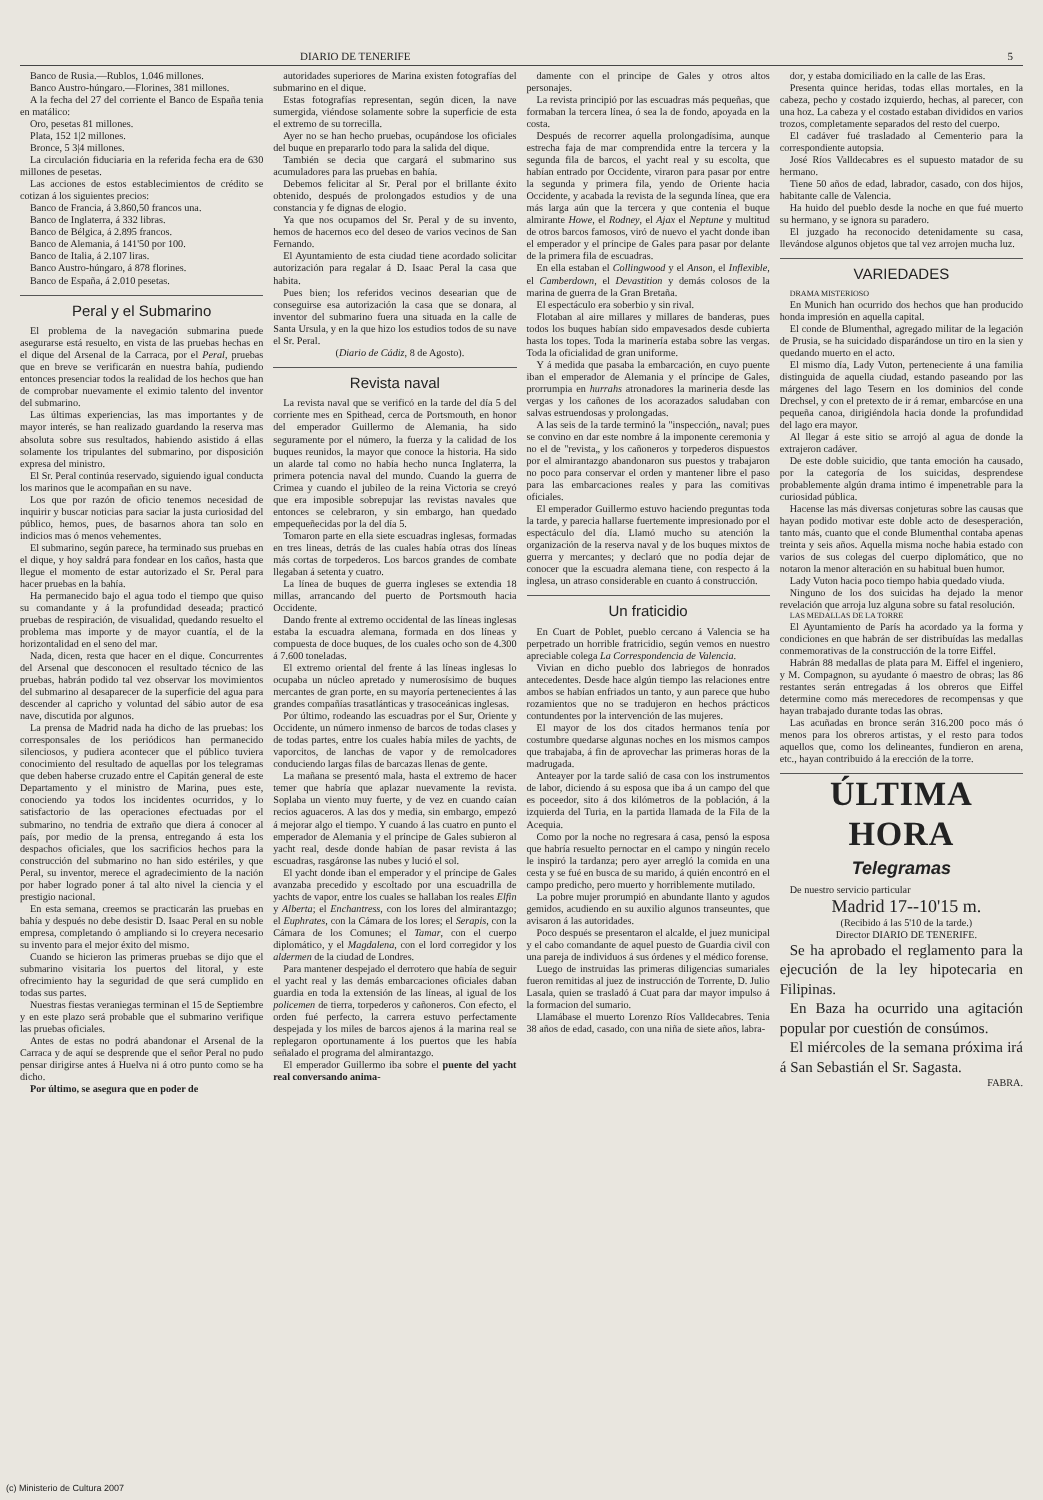DIARIO DE TENERIFE 5
Banco de Rusia.—Rublos, 1.046 millones.
Banco Austro-húngaro.—Florines, 381 millones.
A la fecha del 27 del corriente el Banco de España tenia en matálico:
Oro, pesetas 81 millones.
Plata, 152 1|2 millones.
Bronce, 5 3|4 millones.
La circulación fiduciaria en la referida fecha era de 630 millones de pesetas.
Las acciones de estos establecimientos de crédito se cotizan á los siguientes precios:
Banco de Francia, á 3.860,50 francos una.
Banco de Inglaterra, á 332 libras.
Banco de Bélgica, á 2.895 francos.
Banco de Alemania, á 141'50 por 100.
Banco de Italia, á 2.107 liras.
Banco Austro-húngaro, á 878 florines.
Banco de España, á 2.010 pesetas.
Peral y el Submarino
El problema de la navegación submarina puede asegurarse está resuelto, en vista de las pruebas hechas en el dique del Arsenal de la Carraca, por el Peral, pruebas que en breve se verificarán en nuestra bahía, pudiendo entonces presenciar todos la realidad de los hechos que han de comprobar nuevamente el eximio talento del inventor del submarino.
Las últimas experiencias, las mas importantes y de mayor interés, se han realizado guardando la reserva mas absoluta sobre sus resultados, habiendo asistido á ellas solamente los tripulantes del submarino, por disposición expresa del ministro.
El Sr. Peral continúa reservado, siguiendo igual conducta los marinos que le acompañan en su nave.
Los que por razón de oficio tenemos necesidad de inquirir y buscar noticias para saciar la justa curiosidad del público, hemos, pues, de basarnos ahora tan solo en indicios mas ó menos vehementes.
El submarino, según parece, ha terminado sus pruebas en el dique, y hoy saldrá para fondear en los caños, hasta que llegue el momento de estar autorizado el Sr. Peral para hacer pruebas en la bahía.
Ha permanecido bajo el agua todo el tiempo que quiso su comandante y á la profundidad deseada; practicó pruebas de respiración, de visualidad, quedando resuelto el problema mas importe y de mayor cuantía, el de la horizontalidad en el seno del mar.
Nada, dicen, resta que hacer en el dique. Concurrentes del Arsenal que desconocen el resultado técnico de las pruebas, habrán podido tal vez observar los movimientos del submarino al desaparecer de la superficie del agua para descender al capricho y voluntad del sábio autor de esa nave, discutida por algunos.
La prensa de Madrid nada ha dicho de las pruebas: los corresponsales de los periódicos han permanecido silenciosos, y pudiera acontecer que el público tuviera conocimiento del resultado de aquellas por los telegramas que deben haberse cruzado entre el Capitán general de este Departamento y el ministro de Marina, pues este, conociendo ya todos los incidentes ocurridos, y lo satisfactorio de las operaciones efectuadas por el submarino, no tendria de extraño que diera á conocer al país, por medio de la prensa, entregando á esta los despachos oficiales, que los sacrificios hechos para la construcción del submarino no han sido estériles, y que Peral, su inventor, merece el agradecimiento de la nación por haber logrado poner á tal alto nivel la ciencia y el prestigio nacional.
En esta semana, creemos se practicarán las pruebas en bahía y después no debe desistir D. Isaac Peral en su noble empresa, completando ó ampliando si lo creyera necesario su invento para el mejor éxito del mismo.
Cuando se hicieron las primeras pruebas se dijo que el submarino visitaria los puertos del litoral, y este ofrecimiento hay la seguridad de que será cumplido en todas sus partes.
Nuestras fiestas veraniegas terminan el 15 de Septiembre y en este plazo será probable que el submarino verifique las pruebas oficiales.
Antes de estas no podrá abandonar el Arsenal de la Carraca y de aquí se desprende que el señor Peral no pudo pensar dirigirse antes á Huelva ni á otro punto como se ha dicho.
Por último, se asegura que en poder de
autoridades superiores de Marina existen fotografías del submarino en el dique.
Estas fotografías representan, según dicen, la nave sumergida, viéndose solamente sobre la superficie de esta el extremo de su torrecilla.
Ayer no se han hecho pruebas, ocupándose los oficiales del buque en prepararlo todo para la salida del dique.
También se decia que cargará el submarino sus acumuladores para las pruebas en bahía.
Debemos felicitar al Sr. Peral por el brillante éxito obtenido, después de prolongados estudios y de una constancia y fe dignas de elogio.
Ya que nos ocupamos del Sr. Peral y de su invento, hemos de hacernos eco del deseo de varios vecinos de San Fernando.
El Ayuntamiento de esta ciudad tiene acordado solicitar autorización para regalar á D. Isaac Peral la casa que habita.
Pues bien; los referidos vecinos desearian que de conseguirse esa autorización la casa que se donara, al inventor del submarino fuera una situada en la calle de Santa Ursula, y en la que hizo los estudios todos de su nave el Sr. Peral.
(Diario de Cádiz, 8 de Agosto).
Revista naval
La revista naval que se verificó en la tarde del día 5 del corriente mes en Spithead, cerca de Portsmouth, en honor del emperador Guillermo de Alemania, ha sido seguramente por el número, la fuerza y la calidad de los buques reunidos, la mayor que conoce la historia. Ha sido un alarde tal como no había hecho nunca Inglaterra, la primera potencia naval del mundo. Cuando la guerra de Crimea y cuando el jubileo de la reina Victoria se creyó que era imposible sobrepujar las revistas navales que entonces se celebraron, y sin embargo, han quedado empequeñecidas por la del día 5.
Tomaron parte en ella siete escuadras inglesas, formadas en tres lineas, detrás de las cuales había otras dos líneas más cortas de torpederos. Los barcos grandes de combate llegaban á setenta y cuatro.
La línea de buques de guerra ingleses se extendia 18 millas, arrancando del puerto de Portsmouth hacia Occidente.
Dando frente al extremo occidental de las líneas inglesas estaba la escuadra alemana, formada en dos líneas y compuesta de doce buques, de los cuales ocho son de 4.300 á 7.600 toneladas.
El extremo oriental del frente á las líneas inglesas lo ocupaba un núcleo apretado y numerosísimo de buques mercantes de gran porte, en su mayoría pertenecientes á las grandes compañías trasatlánticas y trasoceánicas inglesas.
Por último, rodeando las escuadras por el Sur, Oriente y Occidente, un número inmenso de barcos de todas clases y de todas partes, entre los cuales había miles de yachts, de vaporcitos, de lanchas de vapor y de remolcadores conduciendo largas filas de barcazas llenas de gente.
La mañana se presentó mala, hasta el extremo de hacer temer que habría que aplazar nuevamente la revista. Soplaba un viento muy fuerte, y de vez en cuando caían recios aguaceros. A las dos y media, sin embargo, empezó á mejorar algo el tiempo. Y cuando á las cuatro en punto el emperador de Alemania y el príncipe de Gales subieron al yacht real, desde donde habían de pasar revista á las escuadras, rasgáronse las nubes y lució el sol.
El yacht donde iban el emperador y el príncipe de Gales avanzaba precedido y escoltado por una escuadrilla de yachts de vapor, entre los cuales se hallaban los reales Elfin y Alberta; el Enchantress, con los lores del almirantazgo; el Euphrates, con la Cámara de los lores; el Serapis, con la Cámara de los Comunes; el Tamar, con el cuerpo diplomático, y el Magdalena, con el lord corregidor y los aldermen de la ciudad de Londres.
Para mantener despejado el derrotero que había de seguir el yacht real y las demás embarcaciones oficiales daban guardia en toda la extensión de las líneas, al igual de los policemen de tierra, torpederos y cañoneros. Con efecto, el orden fué perfecto, la carrera estuvo perfectamente despejada y los miles de barcos ajenos á la marina real se replegaron oportunamente á los puertos que les había señalado el programa del almirantazgo.
El emperador Guillermo iba sobre el puente del yacht real conversando anima-
damente con el principe de Gales y otros altos personajes.
La revista principió por las escuadras más pequeñas, que formaban la tercera línea, ó sea la de fondo, apoyada en la costa.
Después de recorrer aquella prolongadísima, aunque estrecha faja de mar comprendida entre la tercera y la segunda fila de barcos, el yacht real y su escolta, que habían entrado por Occidente, viraron para pasar por entre la segunda y primera fila, yendo de Oriente hacia Occidente, y acabada la revista de la segunda línea, que era más larga aún que la tercera y que contenia el buque almirante Howe, el Rodney, el Ajax el Neptune y multitud de otros barcos famosos, viró de nuevo el yacht donde iban el emperador y el príncipe de Gales para pasar por delante de la primera fila de escuadras.
En ella estaban el Collingwood y el Anson, el Inflexible, el Camberdown, el Devastition y demás colosos de la marina de guerra de la Gran Bretaña.
El espectáculo era soberbio y sin rival.
Flotaban al aire millares y millares de banderas, pues todos los buques habían sido empavesados desde cubierta hasta los topes. Toda la marinería estaba sobre las vergas. Toda la oficialidad de gran uniforme.
Y á medida que pasaba la embarcación, en cuyo puente iban el emperador de Alemania y el príncipe de Gales, prorrumpia en hurrahs atronadores la marineria desde las vergas y los cañones de los acorazados saludaban con salvas estruendosas y prolongadas.
A las seis de la tarde terminó la "inspección„ naval; pues se convino en dar este nombre á la imponente ceremonia y no el de "revista„ y los cañoneros y torpederos dispuestos por el almirantazgo abandonaron sus puestos y trabajaron no poco para conservar el orden y mantener libre el paso para las embarcaciones reales y para las comitivas oficiales.
El emperador Guillermo estuvo haciendo preguntas toda la tarde, y parecia hallarse fuertemente impresionado por el espectáculo del día. Llamó mucho su atención la organización de la reserva naval y de los buques mixtos de guerra y mercantes; y declaró que no podía dejar de conocer que la escuadra alemana tiene, con respecto á la inglesa, un atraso considerable en cuanto á construcción.
Un fraticidio
En Cuart de Poblet, pueblo cercano á Valencia se ha perpetrado un horrible fratricidio, según vemos en nuestro apreciable colega La Correspondencia de Valencia.
Vivian en dicho pueblo dos labriegos de honrados antecedentes. Desde hace algún tiempo las relaciones entre ambos se habían enfriados un tanto, y aun parece que hubo rozamientos que no se tradujeron en hechos prácticos contundentes por la intervención de las mujeres.
El mayor de los dos citados hermanos tenía por costumbre quedarse algunas noches en los mismos campos que trabajaba, á fin de aprovechar las primeras horas de la madrugada.
Anteayer por la tarde salió de casa con los instrumentos de labor, diciendo á su esposa que iba á un campo del que es poceedor, sito á dos kilómetros de la población, á la izquierda del Turia, en la partida llamada de la Fila de la Acequia.
Como por la noche no regresara á casa, pensó la esposa que habría resuelto pernoctar en el campo y ningún recelo le inspiró la tardanza; pero ayer arregló la comida en una cesta y se fué en busca de su marido, á quién encontró en el campo predicho, pero muerto y horriblemente mutilado.
La pobre mujer prorumpió en abundante llanto y agudos gemidos, acudiendo en su auxilio algunos transeuntes, que avisaron á las autoridades.
Poco después se presentaron el alcalde, el juez municipal y el cabo comandante de aquel puesto de Guardia civil con una pareja de individuos á sus órdenes y el médico forense.
Luego de instruidas las primeras diligencias sumariales fueron remitidas al juez de instrucción de Torrente, D. Julio Lasala, quien se trasladó á Cuat para dar mayor impulso á la formacion del sumario.
Llamábase el muerto Lorenzo Ríos Valldecabres. Tenia 38 años de edad, casado, con una niña de siete años, labra-
dor, y estaba domiciliado en la calle de las Eras.
Presenta quince heridas, todas ellas mortales, en la cabeza, pecho y costado izquierdo, hechas, al parecer, con una hoz. La cabeza y el costado estaban divididos en varios trozos, completamente separados del resto del cuerpo.
El cadáver fué trasladado al Cementerio para la correspondiente autopsia.
José Ríos Valldecabres es el supuesto matador de su hermano.
Tiene 50 años de edad, labrador, casado, con dos hijos, habitante calle de Valencia.
Ha huido del pueblo desde la noche en que fué muerto su hermano, y se ignora su paradero.
El juzgado ha reconocido detenidamente su casa, llevándose algunos objetos que tal vez arrojen mucha luz.
VARIEDADES
DRAMA MISTERIOSO
En Munich han ocurrido dos hechos que han producido honda impresión en aquella capital.
El conde de Blumenthal, agregado militar de la legación de Prusia, se ha suicidado disparándose un tiro en la sien y quedando muerto en el acto.
El mismo día, Lady Vuton, perteneciente á una familia distinguida de aquella ciudad, estando paseando por las márgenes del lago Tesern en los dominios del conde Drechsel, y con el pretexto de ir á remar, embarcóse en una pequeña canoa, dirigiéndola hacia donde la profundidad del lago era mayor.
Al llegar á este sitio se arrojó al agua de donde la extrajeron cadáver.
De este doble suicidio, que tanta emoción ha causado, por la categoría de los suicidas, desprendese probablemente algún drama intimo é impenetrable para la curiosidad pública.
Hacense las más diversas conjeturas sobre las causas que hayan podido motivar este doble acto de desesperación, tanto más, cuanto que el conde Blumenthal contaba apenas treinta y seis años. Aquella misma noche habia estado con varios de sus colegas del cuerpo diplomático, que no notaron la menor alteración en su habitual buen humor.
Lady Vuton hacia poco tiempo habia quedado viuda.
Ninguno de los dos suicidas ha dejado la menor revelación que arroja luz alguna sobre su fatal resolución.
LAS MEDALLAS DE LA TORRE
El Ayuntamiento de París ha acordado ya la forma y condiciones en que habrán de ser distribuídas las medallas conmemorativas de la construcción de la torre Eiffel.
Habrán 88 medallas de plata para M. Eiffel el ingeniero, y M. Compagnon, su ayudante ó maestro de obras; las 86 restantes serán entregadas á los obreros que Eiffel determine como más merecedores de recompensas y que hayan trabajado durante todas las obras.
Las acuñadas en bronce serán 316.200 poco más ó menos para los obreros artistas, y el resto para todos aquellos que, como los delineantes, fundieron en arena, etc., hayan contribuido á la erección de la torre.
ÚLTIMA HORA
Telegramas
De nuestro servicio particular
Madrid 17--10'15 m.
(Recibido á las 5'10 de la tarde.)
Director DIARIO DE TENERIFE.
Se ha aprobado el reglamento para la ejecución de la ley hipotecaria en Filipinas.
En Baza ha ocurrido una agitación popular por cuestión de consúmos.
El miércoles de la semana próxima irá á San Sebastián el Sr. Sagasta.
FABRA.
(c) Ministerio de Cultura 2007